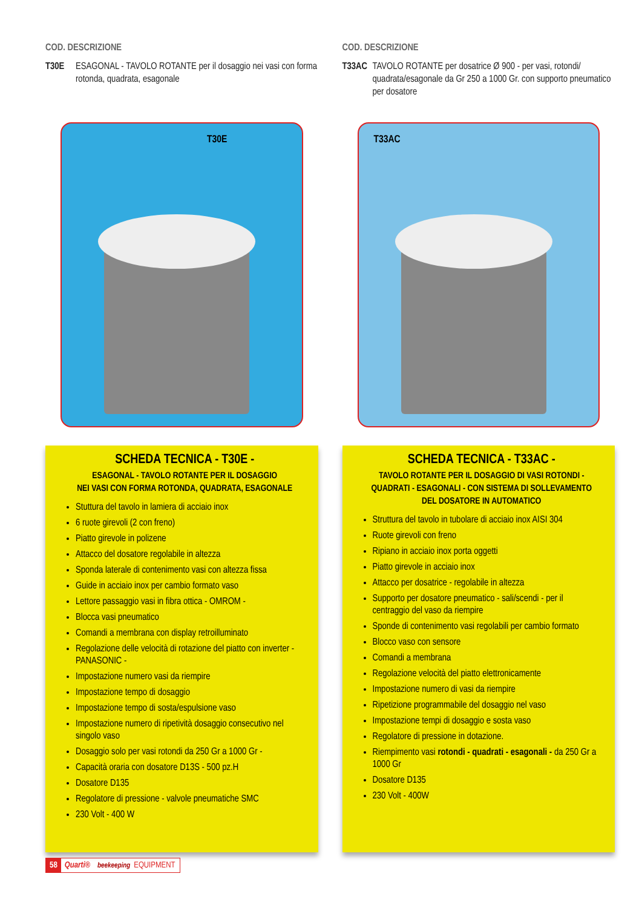COD. DESCRIZIONE
T30E ESAGONAL - TAVOLO ROTANTE per il dosaggio nei vasi con forma rotonda, quadrata, esagonale
T30E
SCHEDA TECNICA - T30E -
ESAGONAL - TAVOLO ROTANTE PER IL DOSAGGIO
NEI VASI CON FORMA ROTONDA, QUADRATA, ESAGONALE
Stuttura del tavolo in lamiera di acciaio inox
6 ruote girevoli (2 con freno)
Piatto girevole in polizene
Attacco del dosatore regolabile in altezza
Sponda laterale di contenimento vasi con altezza fissa
Guide in acciaio inox per cambio formato vaso
Lettore passaggio vasi in fibra ottica - OMROM -
Blocca vasi pneumatico
Comandi a membrana con display retroilluminato
Regolazione delle velocità di rotazione del piatto con inverter - PANASONIC -
Impostazione numero vasi da riempire
Impostazione tempo di dosaggio
Impostazione tempo di sosta/espulsione vaso
Impostazione numero di ripetività dosaggio consecutivo nel singolo vaso
Dosaggio solo per vasi rotondi da 250 Gr a 1000 Gr -
Capacità oraria con dosatore D13S - 500 pz.H
Dosatore D135
Regolatore di pressione - valvole pneumatiche SMC
230 Volt - 400 W
COD. DESCRIZIONE
T33AC TAVOLO ROTANTE per dosatrice Ø 900 - per vasi, rotondi/ quadrata/esagonale da Gr 250 a 1000 Gr. con supporto pneumatico per dosatore
T33AC
SCHEDA TECNICA - T33AC -
TAVOLO ROTANTE PER IL DOSAGGIO DI VASI ROTONDI - QUADRATI - ESAGONALI - CON SISTEMA DI SOLLEVAMENTO DEL DOSATORE IN AUTOMATICO
Struttura del tavolo in tubolare di acciaio inox AISI 304
Ruote girevoli con freno
Ripiano in acciaio inox porta oggetti
Piatto girevole in acciaio inox
Attacco per dosatrice - regolabile in altezza
Supporto per dosatore pneumatico - sali/scendi - per il centraggio del vaso da riempire
Sponde di contenimento vasi regolabili per cambio formato
Blocco vaso con sensore
Comandi a membrana
Regolazione velocità del piatto elettronicamente
Impostazione numero di vasi da riempire
Ripetizione programmabile del dosaggio nel vaso
Impostazione tempi di dosaggio e sosta vaso
Regolatore di pressione in dotazione.
Riempimento vasi rotondi - quadrati - esagonali - da 250 Gr a 1000 Gr
Dosatore D135
230 Volt - 400W
58 Quarti® beekeeping EQUIPMENT